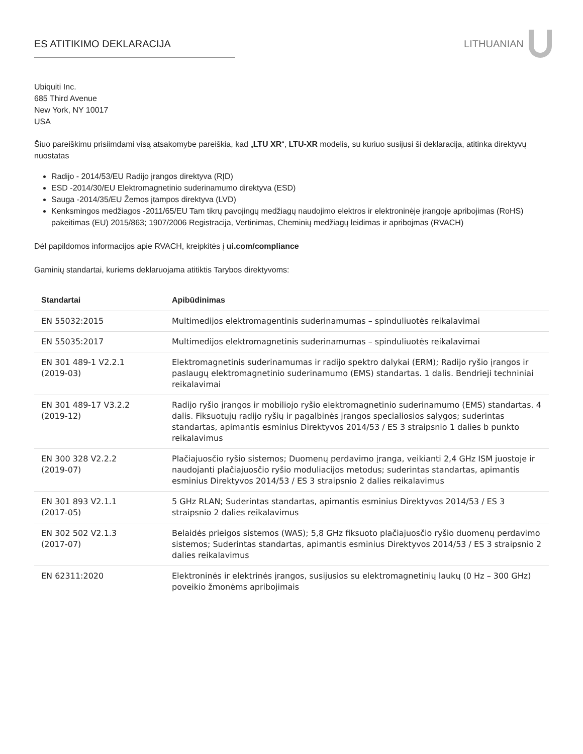ES ATITIKIMO DEKLARACIJA LITHUANIAN
Ubiquiti Inc.
685 Third Avenue
New York, NY 10017
USA
Šiuo pareiškimu prisiimdami visą atsakomybe pareiškia, kad „LTU XR“, LTU-XR modelis, su kuriuo susijusi ši deklaracija, atitinka direktyvų nuostatas
Radijo - 2014/53/EU Radijo įrangos direktyva (RĮD)
ESD -2014/30/EU Elektromagnetinio suderinamumo direktyva (ESD)
Sauga -2014/35/EU Žemos įtampos direktyva (LVD)
Kenksmingos medžiagos -2011/65/EU Tam tikrų pavojingų medžiagų naudojimo elektros ir elektroninėje įrangoje apribojimas (RoHS) pakeitimas (EU) 2015/863; 1907/2006 Registracija, Vertinimas, Cheminių medžiagų leidimas ir apribojmas (RVACH)
Dėl papildomos informacijos apie RVACH, kreipkitės į ui.com/compliance
Gaminių standartai, kuriems deklaruojama atitiktis Tarybos direktyvoms:
| Standartai | Apibūdinimas |
| --- | --- |
| EN 55032:2015 | Multimedijos elektromagentinis suderinamumas – spinduliuotės reikalavimai |
| EN 55035:2017 | Multimedijos elektromagnetinis suderinamumas – spinduliuotės reikalavimai |
| EN 301 489-1 V2.2.1 (2019-03) | Elektromagnetinis suderinamumas ir radijo spektro dalykai (ERM); Radijo ryšio įrangos ir paslaugų elektromagnetinio suderinamumo (EMS) standartas. 1 dalis. Bendrieji techniniai reikalavimai |
| EN 301 489-17 V3.2.2 (2019-12) | Radijo ryšio įrangos ir mobiliojo ryšio elektromagnetinio suderinamumo (EMS) standartas. 4 dalis. Fiksuotųjų radijo ryšių ir pagalbinės įrangos specialiosios sąlygos; suderintas standartas, apimantis esminius Direktyvos 2014/53 / ES 3 straipsnio 1 dalies b punkto reikalavimus |
| EN 300 328 V2.2.2 (2019-07) | Plačiajuosčio ryšio sistemos; Duomenų perdavimo įranga, veikianti 2,4 GHz ISM juostoje ir naudojanti plačiajuosčio ryšio moduliacijos metodus; suderintas standartas, apimantis esminius Direktyvos 2014/53 / ES 3 straipsnio 2 dalies reikalavimus |
| EN 301 893 V2.1.1 (2017-05) | 5 GHz RLAN; Suderintas standartas, apimantis esminius Direktyvos 2014/53 / ES 3 straipsnio 2 dalies reikalavimus |
| EN 302 502 V2.1.3 (2017-07) | Belaidės prieigos sistemos (WAS); 5,8 GHz fiksuoto plačiajuosčio ryšio duomenų perdavimo sistemos; Suderintas standartas, apimantis esminius Direktyvos 2014/53 / ES 3 straipsnio 2 dalies reikalavimus |
| EN 62311:2020 | Elektroninės ir elektrinės įrangos, susijusios su elektromagnetinių laukų (0 Hz – 300 GHz) poveikio žmonėms apribojimais |